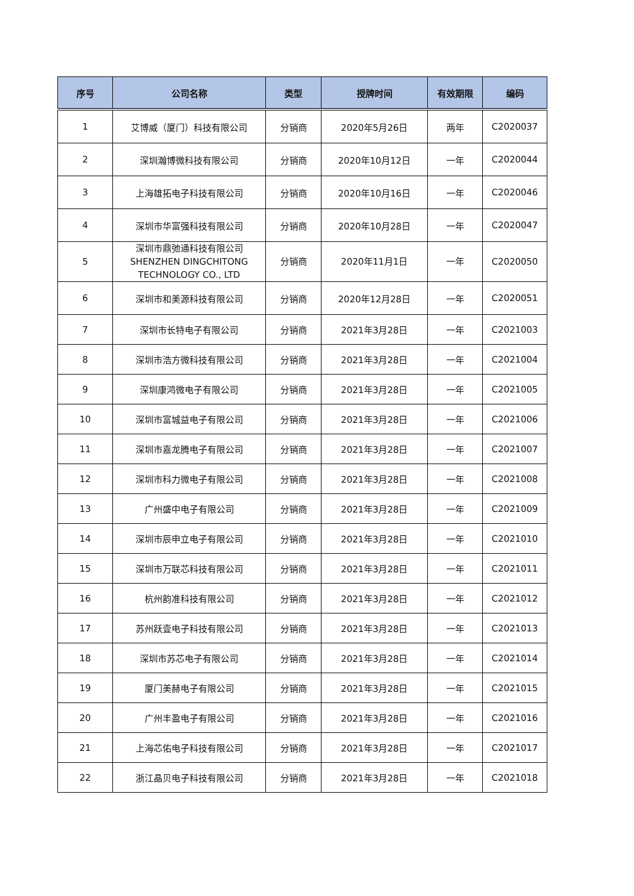| 序号 | 公司名称 | 类型 | 授牌时间 | 有效期限 | 编码 |
| --- | --- | --- | --- | --- | --- |
| 1 | 艾博威（厦门）科技有限公司 | 分销商 | 2020年5月26日 | 两年 | C2020037 |
| 2 | 深圳瀚博微科技有限公司 | 分销商 | 2020年10月12日 | 一年 | C2020044 |
| 3 | 上海雄拓电子科技有限公司 | 分销商 | 2020年10月16日 | 一年 | C2020046 |
| 4 | 深圳市华富强科技有限公司 | 分销商 | 2020年10月28日 | 一年 | C2020047 |
| 5 | 深圳市鼎弛通科技有限公司 SHENZHEN DINGCHITONG TECHNOLOGY CO., LTD | 分销商 | 2020年11月1日 | 一年 | C2020050 |
| 6 | 深圳市和美源科技有限公司 | 分销商 | 2020年12月28日 | 一年 | C2020051 |
| 7 | 深圳市长特电子有限公司 | 分销商 | 2021年3月28日 | 一年 | C2021003 |
| 8 | 深圳市浩方微科技有限公司 | 分销商 | 2021年3月28日 | 一年 | C2021004 |
| 9 | 深圳康鸿微电子有限公司 | 分销商 | 2021年3月28日 | 一年 | C2021005 |
| 10 | 深圳市富城益电子有限公司 | 分销商 | 2021年3月28日 | 一年 | C2021006 |
| 11 | 深圳市嘉龙腾电子有限公司 | 分销商 | 2021年3月28日 | 一年 | C2021007 |
| 12 | 深圳市科力微电子有限公司 | 分销商 | 2021年3月28日 | 一年 | C2021008 |
| 13 | 广州盛中电子有限公司 | 分销商 | 2021年3月28日 | 一年 | C2021009 |
| 14 | 深圳市辰申立电子有限公司 | 分销商 | 2021年3月28日 | 一年 | C2021010 |
| 15 | 深圳市万联芯科技有限公司 | 分销商 | 2021年3月28日 | 一年 | C2021011 |
| 16 | 杭州韵准科技有限公司 | 分销商 | 2021年3月28日 | 一年 | C2021012 |
| 17 | 苏州跃壹电子科技有限公司 | 分销商 | 2021年3月28日 | 一年 | C2021013 |
| 18 | 深圳市苏芯电子有限公司 | 分销商 | 2021年3月28日 | 一年 | C2021014 |
| 19 | 厦门美赫电子有限公司 | 分销商 | 2021年3月28日 | 一年 | C2021015 |
| 20 | 广州丰盈电子有限公司 | 分销商 | 2021年3月28日 | 一年 | C2021016 |
| 21 | 上海芯佑电子科技有限公司 | 分销商 | 2021年3月28日 | 一年 | C2021017 |
| 22 | 浙江晶贝电子科技有限公司 | 分销商 | 2021年3月28日 | 一年 | C2021018 |